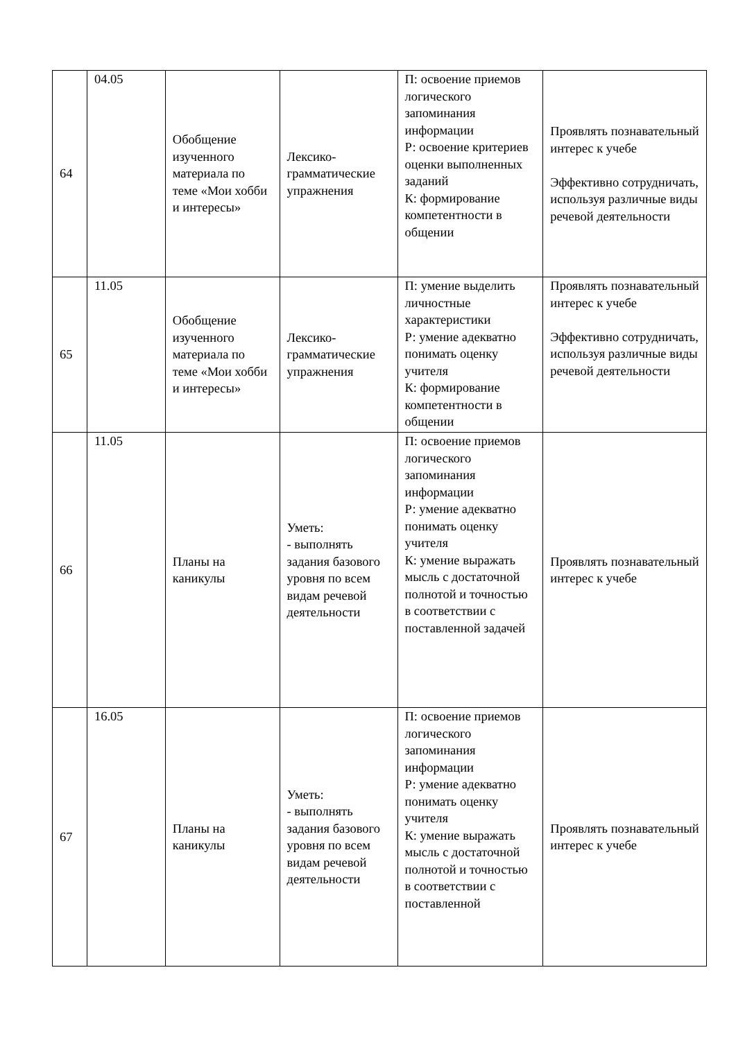| 64 | 04.05 | Обобщение изученного материала по теме «Мои хобби и интересы» | Лексико-грамматические упражнения | П: освоение приемов логического запоминания информации Р: освоение критериев оценки выполненных заданий К: формирование компетентности в общении | Проявлять познавательный интерес к учебе Эффективно сотрудничать, используя различные виды речевой деятельности |
| 65 | 11.05 | Обобщение изученного материала по теме «Мои хобби и интересы» | Лексико-грамматические упражнения | П: умение выделить личностные характеристики Р: умение адекватно понимать оценку учителя К: формирование компетентности в общении | Проявлять познавательный интерес к учебе Эффективно сотрудничать, используя различные виды речевой деятельности |
| 66 | 11.05 | Планы на каникулы | Уметь: - выполнять задания базового уровня по всем видам речевой деятельности | П: освоение приемов логического запоминания информации Р: умение адекватно понимать оценку учителя К: умение выражать мысль с достаточной полнотой и точностью в соответствии с поставленной задачей | Проявлять познавательный интерес к учебе |
| 67 | 16.05 | Планы на каникулы | Уметь: - выполнять задания базового уровня по всем видам речевой деятельности | П: освоение приемов логического запоминания информации Р: умение адекватно понимать оценку учителя К: умение выражать мысль с достаточной полнотой и точностью в соответствии с поставленной | Проявлять познавательный интерес к учебе |